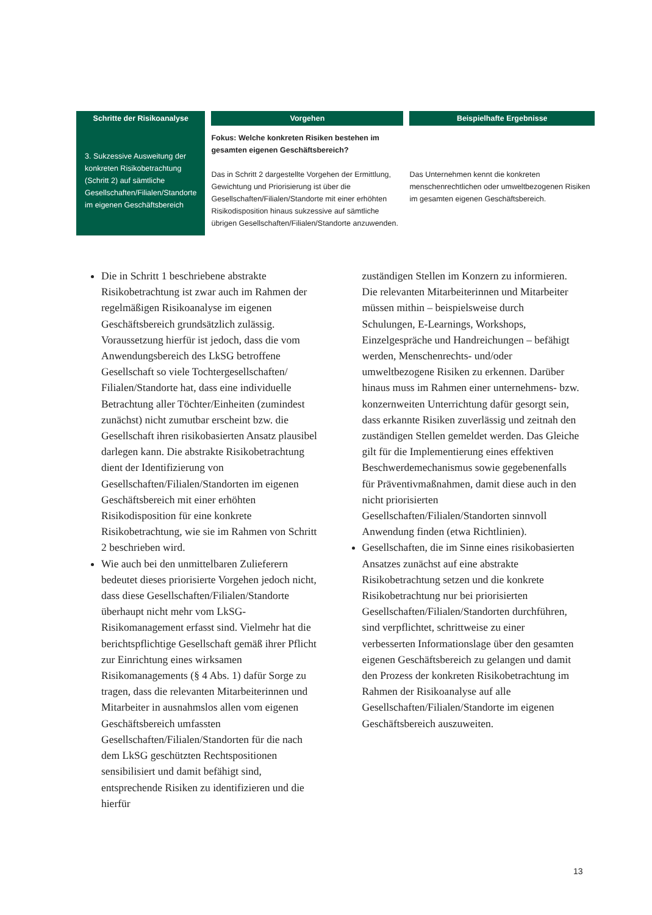| Schritte der Risikoanalyse | Vorgehen | Beispielhafte Ergebnisse |
| --- | --- | --- |
| 3. Sukzessive Ausweitung der konkreten Risikobetrachtung (Schritt 2) auf sämtliche Gesellschaften/Filialen/Standorte im eigenen Geschäftsbereich | Fokus: Welche konkreten Risiken bestehen im gesamten eigenen Geschäftsbereich? Das in Schritt 2 dargestellte Vorgehen der Ermittlung, Gewichtung und Priorisierung ist über die Gesellschaften/Filialen/Standorte mit einer erhöhten Risikodisposition hinaus sukzessive auf sämtliche übrigen Gesellschaften/Filialen/Standorte anzuwenden. | Das Unternehmen kennt die konkreten menschenrechtlichen oder umweltbezogenen Risiken im gesamten eigenen Geschäftsbereich. |
Die in Schritt 1 beschriebene abstrakte Risikobetrachtung ist zwar auch im Rahmen der regelmäßigen Risikoanalyse im eigenen Geschäftsbereich grundsätzlich zulässig. Voraussetzung hierfür ist jedoch, dass die vom Anwendungsbereich des LkSG betroffene Gesellschaft so viele Tochtergesellschaften/ Filialen/Standorte hat, dass eine individuelle Betrachtung aller Töchter/Einheiten (zumindest zunächst) nicht zumutbar erscheint bzw. die Gesellschaft ihren risikobasierten Ansatz plausibel darlegen kann. Die abstrakte Risikobetrachtung dient der Identifizierung von Gesellschaften/Filialen/Standorten im eigenen Geschäftsbereich mit einer erhöhten Risikodisposition für eine konkrete Risikobetrachtung, wie sie im Rahmen von Schritt 2 beschrieben wird.
Wie auch bei den unmittelbaren Zulieferern bedeutet dieses priorisierte Vorgehen jedoch nicht, dass diese Gesellschaften/Filialen/Standorte überhaupt nicht mehr vom LkSG-Risikomanagement erfasst sind. Vielmehr hat die berichtspflichtige Gesellschaft gemäß ihrer Pflicht zur Einrichtung eines wirksamen Risikomanagements (§ 4 Abs. 1) dafür Sorge zu tragen, dass die relevanten Mitarbeiterinnen und Mitarbeiter in ausnahmslos allen vom eigenen Geschäftsbereich umfassten Gesellschaften/Filialen/Standorten für die nach dem LkSG geschützten Rechtspositionen sensibilisiert und damit befähigt sind, entsprechende Risiken zu identifizieren und die hierfür
zuständigen Stellen im Konzern zu informieren. Die relevanten Mitarbeiterinnen und Mitarbeiter müssen mithin – beispielsweise durch Schulungen, E-Learnings, Workshops, Einzelgespräche und Handreichungen – befähigt werden, Menschenrechts- und/oder umweltbezogene Risiken zu erkennen. Darüber hinaus muss im Rahmen einer unternehmens- bzw. konzernweiten Unterrichtung dafür gesorgt sein, dass erkannte Risiken zuverlässig und zeitnah den zuständigen Stellen gemeldet werden. Das Gleiche gilt für die Implementierung eines effektiven Beschwerdemechanismus sowie gegebenenfalls für Präventivmaßnahmen, damit diese auch in den nicht priorisierten Gesellschaften/Filialen/Standorten sinnvoll Anwendung finden (etwa Richtlinien).
Gesellschaften, die im Sinne eines risikobasierten Ansatzes zunächst auf eine abstrakte Risikobetrachtung setzen und die konkrete Risikobetrachtung nur bei priorisierten Gesellschaften/Filialen/Standorten durchführen, sind verpflichtet, schrittweise zu einer verbesserten Informationslage über den gesamten eigenen Geschäftsbereich zu gelangen und damit den Prozess der konkreten Risikobetrachtung im Rahmen der Risikoanalyse auf alle Gesellschaften/Filialen/Standorte im eigenen Geschäftsbereich auszuweiten.
13